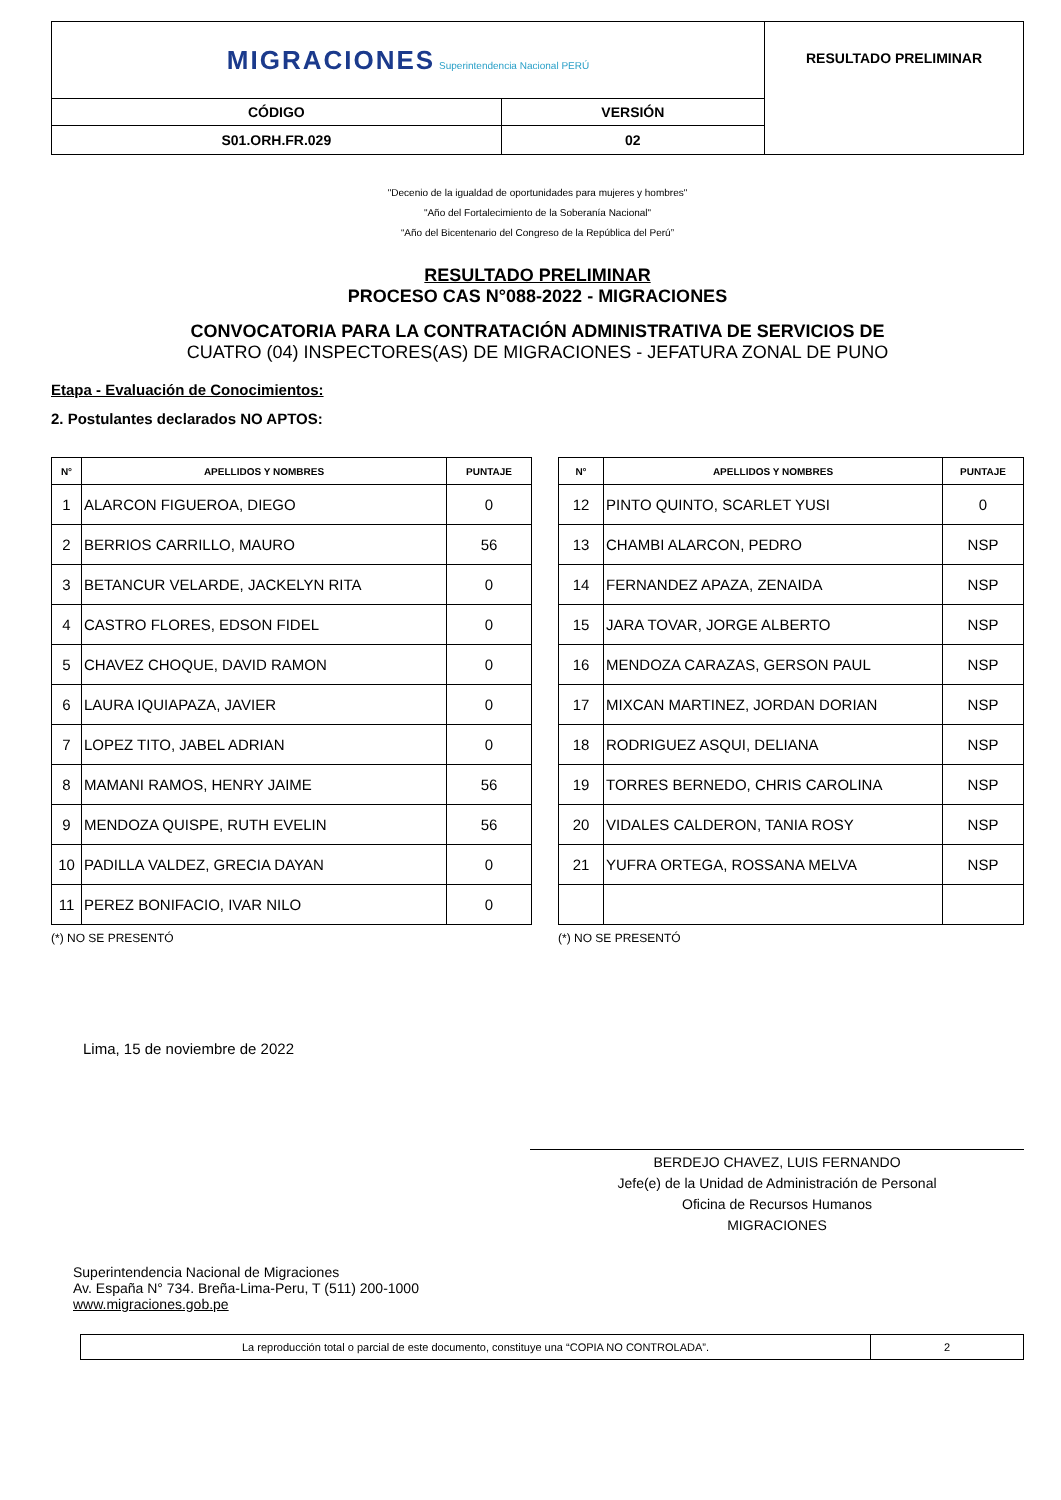| MIGRACIONES Superintendencia Nacional PERÚ | | RESULTADO PRELIMINAR |
| CÓDIGO | VERSIÓN | |
| S01.ORH.FR.029 | 02 | |
"Decenio de la igualdad de oportunidades para mujeres y hombres"
"Año del Fortalecimiento de la Soberanía Nacional"
“Año del Bicentenario del Congreso de la República del Perú”
RESULTADO PRELIMINAR
PROCESO CAS N°088-2022 - MIGRACIONES
CONVOCATORIA PARA LA CONTRATACIÓN ADMINISTRATIVA DE SERVICIOS DE
CUATRO (04) INSPECTORES(AS) DE MIGRACIONES - JEFATURA ZONAL DE PUNO
Etapa - Evaluación de Conocimientos:
2. Postulantes declarados NO APTOS:
| N° | APELLIDOS Y NOMBRES | PUNTAJE |
| --- | --- | --- |
| 1 | ALARCON FIGUEROA, DIEGO | 0 |
| 2 | BERRIOS CARRILLO, MAURO | 56 |
| 3 | BETANCUR VELARDE, JACKELYN RITA | 0 |
| 4 | CASTRO FLORES, EDSON FIDEL | 0 |
| 5 | CHAVEZ CHOQUE, DAVID RAMON | 0 |
| 6 | LAURA IQUIAPAZA, JAVIER | 0 |
| 7 | LOPEZ TITO, JABEL ADRIAN | 0 |
| 8 | MAMANI RAMOS, HENRY JAIME | 56 |
| 9 | MENDOZA QUISPE, RUTH EVELIN | 56 |
| 10 | PADILLA VALDEZ, GRECIA DAYAN | 0 |
| 11 | PEREZ BONIFACIO, IVAR NILO | 0 |
(*) NO SE PRESENTÓ
| N° | APELLIDOS Y NOMBRES | PUNTAJE |
| --- | --- | --- |
| 12 | PINTO QUINTO, SCARLET YUSI | 0 |
| 13 | CHAMBI ALARCON, PEDRO | NSP |
| 14 | FERNANDEZ APAZA, ZENAIDA | NSP |
| 15 | JARA TOVAR, JORGE ALBERTO | NSP |
| 16 | MENDOZA CARAZAS, GERSON PAUL | NSP |
| 17 | MIXCAN MARTINEZ, JORDAN DORIAN | NSP |
| 18 | RODRIGUEZ ASQUI, DELIANA | NSP |
| 19 | TORRES BERNEDO, CHRIS CAROLINA | NSP |
| 20 | VIDALES CALDERON, TANIA ROSY | NSP |
| 21 | YUFRA ORTEGA, ROSSANA MELVA | NSP |
(*) NO SE PRESENTÓ
Lima, 15 de noviembre de 2022
BERDEJO CHAVEZ, LUIS FERNANDO
Jefe(e) de la Unidad de Administración de Personal
Oficina de Recursos Humanos
MIGRACIONES
Superintendencia Nacional de Migraciones
Av. España N° 734. Breña-Lima-Peru, T (511) 200-1000
www.migraciones.gob.pe
| La reproducción total o parcial de este documento, constituye una “COPIA NO CONTROLADA”. | 2 |